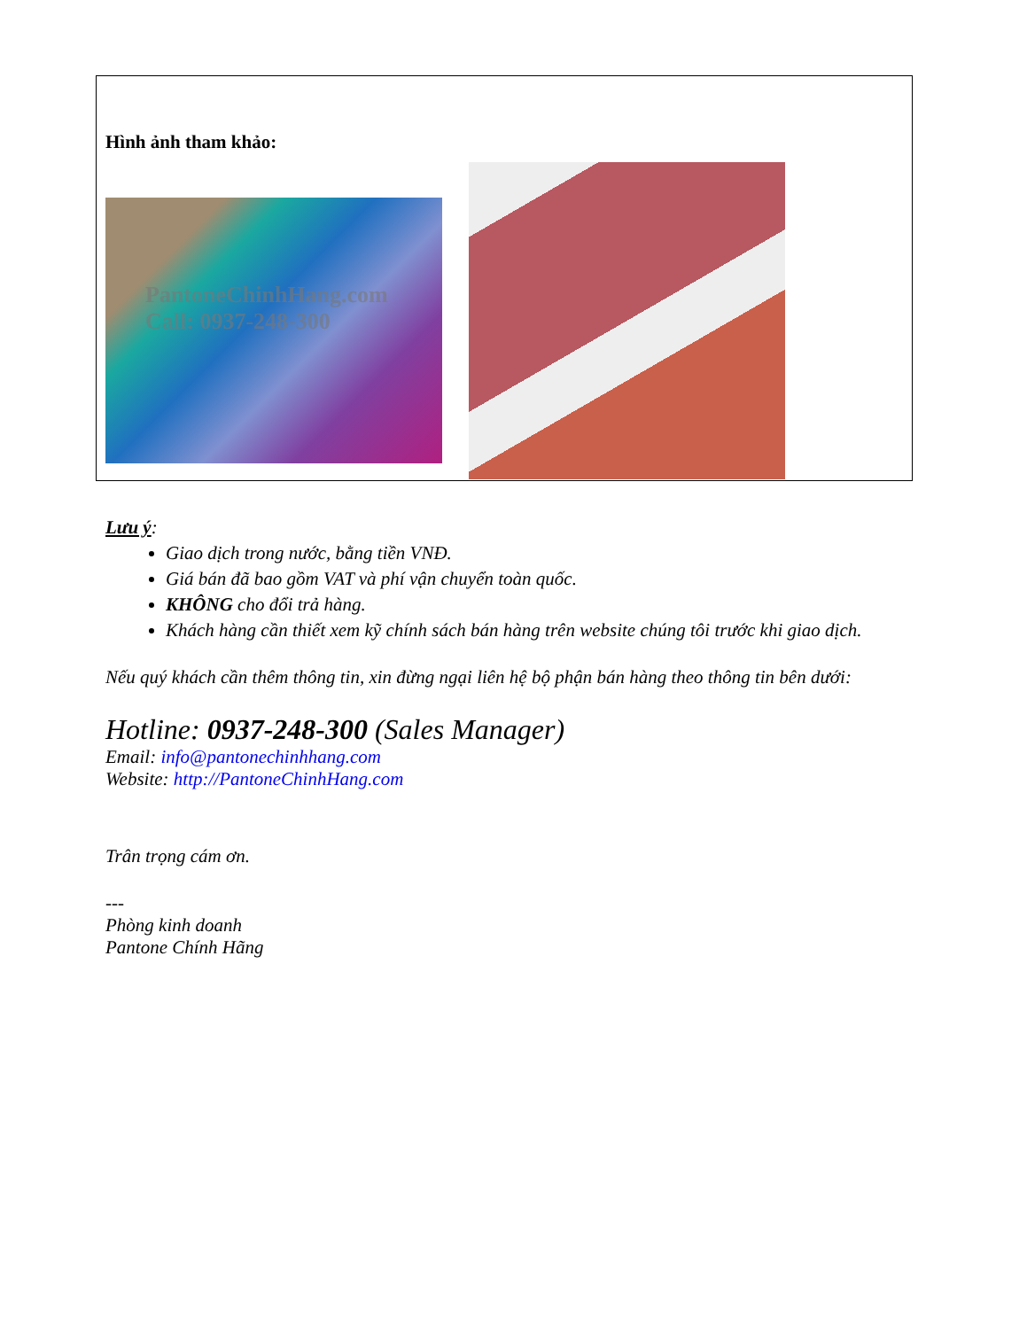Hình ảnh tham khảo:
PantoneChinhHang.com
Call: 0937-248-300
Lưu ý:
Giao dịch trong nước, bằng tiền VNĐ.
Giá bán đã bao gồm VAT và phí vận chuyển toàn quốc.
KHÔNG cho đổi trả hàng.
Khách hàng cần thiết xem kỹ chính sách bán hàng trên website chúng tôi trước khi giao dịch.
Nếu quý khách cần thêm thông tin, xin đừng ngại liên hệ bộ phận bán hàng theo thông tin bên dưới:
Hotline: 0937-248-300 (Sales Manager)
Email: info@pantonechinhhang.com
Website: http://PantoneChinhHang.com
Trân trọng cám ơn.
---
Phòng kinh doanh
Pantone Chính Hãng